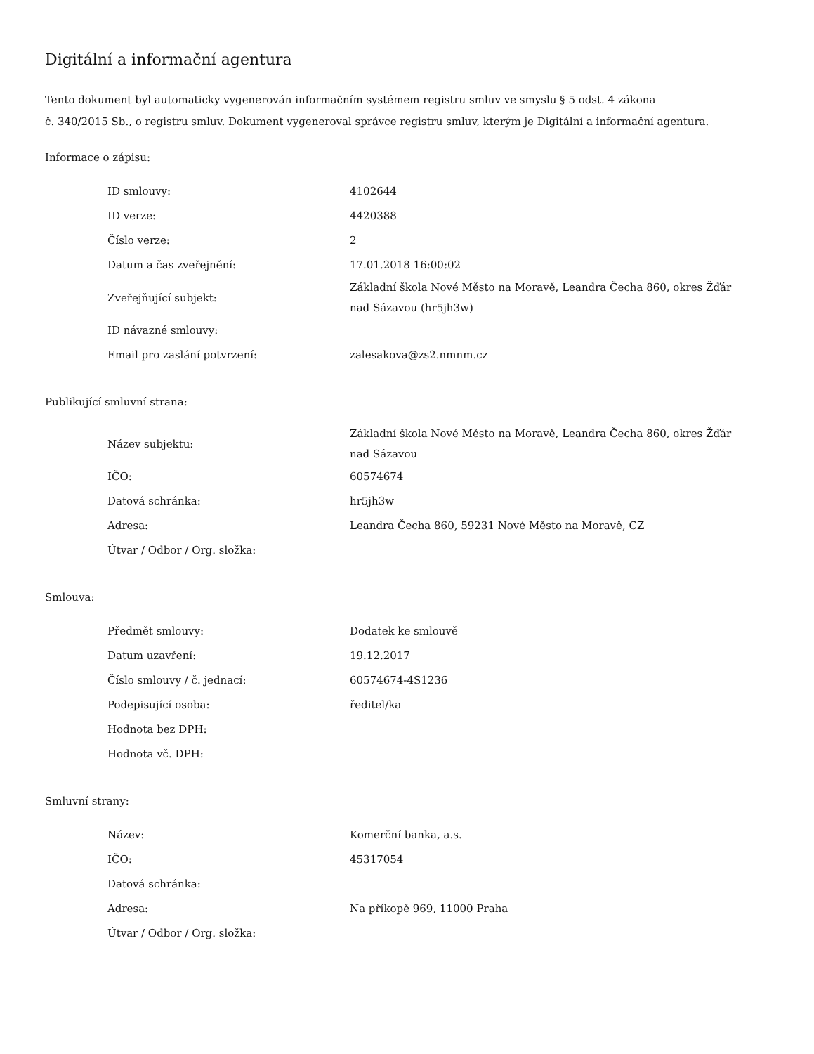Digitální a informační agentura
Tento dokument byl automaticky vygenerován informačním systémem registru smluv ve smyslu § 5 odst. 4 zákona
č. 340/2015 Sb., o registru smluv. Dokument vygeneroval správce registru smluv, kterým je Digitální a informační agentura.
Informace o zápisu:
| ID smlouvy: | 4102644 |
| ID verze: | 4420388 |
| Číslo verze: | 2 |
| Datum a čas zveřejnění: | 17.01.2018 16:00:02 |
| Zveřejňující subjekt: | Základní škola Nové Město na Moravě, Leandra Čecha 860, okres Žďár nad Sázavou (hr5jh3w) |
| ID návazné smlouvy: | |
| Email pro zaslání potvrzení: | zalesakova@zs2.nmnm.cz |
Publikující smluvní strana:
| Název subjektu: | Základní škola Nové Město na Moravě, Leandra Čecha 860, okres Žďár nad Sázavou |
| IČO: | 60574674 |
| Datová schránka: | hr5jh3w |
| Adresa: | Leandra Čecha 860, 59231 Nové Město na Moravě, CZ |
| Útvar / Odbor / Org. složka: | |
Smlouva:
| Předmět smlouvy: | Dodatek ke smlouvě |
| Datum uzavření: | 19.12.2017 |
| Číslo smlouvy / č. jednací: | 60574674-4S1236 |
| Podepisující osoba: | ředitel/ka |
| Hodnota bez DPH: | |
| Hodnota vč. DPH: | |
Smluvní strany:
| Název: | Komerční banka, a.s. |
| IČO: | 45317054 |
| Datová schránka: | |
| Adresa: | Na příkopě 969, 11000 Praha |
| Útvar / Odbor / Org. složka: | |